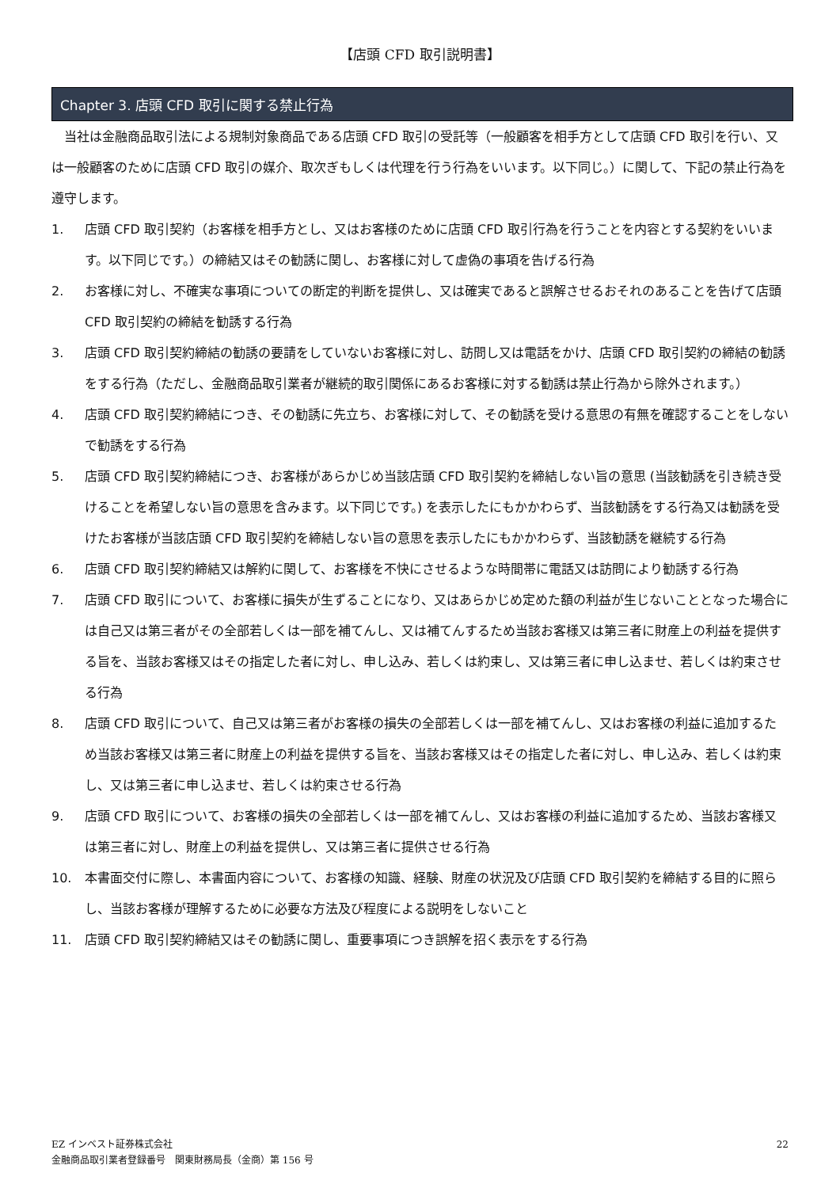【店頭 CFD 取引説明書】
Chapter 3. 店頭 CFD 取引に関する禁止行為
当社は金融商品取引法による規制対象商品である店頭 CFD 取引の受託等（一般顧客を相手方として店頭 CFD 取引を行い、又は一般顧客のために店頭 CFD 取引の媒介、取次ぎもしくは代理を行う行為をいいます。以下同じ。）に関して、下記の禁止行為を遵守します。
1. 店頭 CFD 取引契約（お客様を相手方とし、又はお客様のために店頭 CFD 取引行為を行うことを内容とする契約をいいます。以下同じです。）の締結又はその勧誘に関し、お客様に対して虚偽の事項を告げる行為
2. お客様に対し、不確実な事項についての断定的判断を提供し、又は確実であると誤解させるおそれのあることを告げて店頭 CFD 取引契約の締結を勧誘する行為
3. 店頭 CFD 取引契約締結の勧誘の要請をしていないお客様に対し、訪問し又は電話をかけ、店頭 CFD 取引契約の締結の勧誘をする行為（ただし、金融商品取引業者が継続的取引関係にあるお客様に対する勧誘は禁止行為から除外されます。）
4. 店頭 CFD 取引契約締結につき、その勧誘に先立ち、お客様に対して、その勧誘を受ける意思の有無を確認することをしないで勧誘をする行為
5. 店頭 CFD 取引契約締結につき、お客様があらかじめ当該店頭 CFD 取引契約を締結しない旨の意思 (当該勧誘を引き続き受けることを希望しない旨の意思を含みます。以下同じです。) を表示したにもかかわらず、当該勧誘をする行為又は勧誘を受けたお客様が当該店頭 CFD 取引契約を締結しない旨の意思を表示したにもかかわらず、当該勧誘を継続する行為
6. 店頭 CFD 取引契約締結又は解約に関して、お客様を不快にさせるような時間帯に電話又は訪問により勧誘する行為
7. 店頭 CFD 取引について、お客様に損失が生ずることになり、又はあらかじめ定めた額の利益が生じないこととなった場合には自己又は第三者がその全部若しくは一部を補てんし、又は補てんするため当該お客様又は第三者に財産上の利益を提供する旨を、当該お客様又はその指定した者に対し、申し込み、若しくは約束し、又は第三者に申し込ませ、若しくは約束させる行為
8. 店頭 CFD 取引について、自己又は第三者がお客様の損失の全部若しくは一部を補てんし、又はお客様の利益に追加するため当該お客様又は第三者に財産上の利益を提供する旨を、当該お客様又はその指定した者に対し、申し込み、若しくは約束し、又は第三者に申し込ませ、若しくは約束させる行為
9. 店頭 CFD 取引について、お客様の損失の全部若しくは一部を補てんし、又はお客様の利益に追加するため、当該お客様又は第三者に対し、財産上の利益を提供し、又は第三者に提供させる行為
10. 本書面交付に際し、本書面内容について、お客様の知識、経験、財産の状況及び店頭 CFD 取引契約を締結する目的に照らし、当該お客様が理解するために必要な方法及び程度による説明をしないこと
11. 店頭 CFD 取引契約締結又はその勧誘に関し、重要事項につき誤解を招く表示をする行為
22 EZ インベスト証券株式会社
金融商品取引業者登録番号　関東財務局長（金商）第 156 号